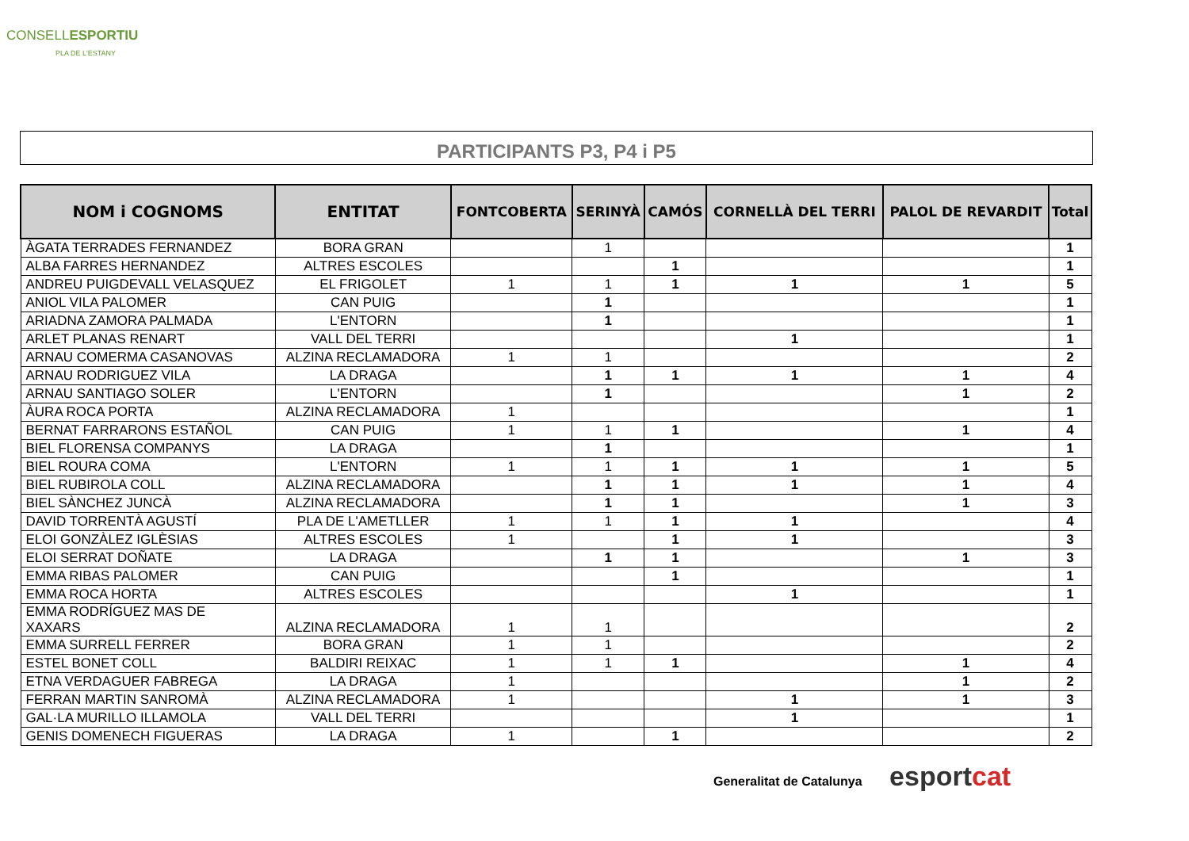CONSELLESPORTIU
PLA DE L'ESTANY
PARTICIPANTS P3, P4 i P5
| NOM i COGNOMS | ENTITAT | FONTCOBERTA | SERINYÀ | CAMÓS | CORNELLÀ DEL TERRI | PALOL DE REVARDIT | Total |
| --- | --- | --- | --- | --- | --- | --- | --- |
| ÀGATA TERRADES FERNANDEZ | BORA GRAN | | 1 | | | | 1 |
| ALBA FARRES HERNANDEZ | ALTRES ESCOLES | | | 1 | | | 1 |
| ANDREU PUIGDEVALL VELASQUEZ | EL FRIGOLET | 1 | 1 | 1 | 1 | 1 | 5 |
| ANIOL VILA PALOMER | CAN PUIG | | 1 | | | | 1 |
| ARIADNA ZAMORA PALMADA | L'ENTORN | | 1 | | | | 1 |
| ARLET PLANAS RENART | VALL DEL TERRI | | | | 1 | | 1 |
| ARNAU COMERMA CASANOVAS | ALZINA RECLAMADORA | 1 | 1 | | | | 2 |
| ARNAU RODRIGUEZ VILA | LA DRAGA | | 1 | 1 | 1 | 1 | 4 |
| ARNAU SANTIAGO SOLER | L'ENTORN | | 1 | | | 1 | 2 |
| ÀURA ROCA PORTA | ALZINA RECLAMADORA | 1 | | | | | 1 |
| BERNAT FARRARONS ESTAÑOL | CAN PUIG | 1 | 1 | 1 | | 1 | 4 |
| BIEL FLORENSA COMPANYS | LA DRAGA | | 1 | | | | 1 |
| BIEL ROURA COMA | L'ENTORN | 1 | 1 | 1 | 1 | 1 | 5 |
| BIEL RUBIROLA COLL | ALZINA RECLAMADORA | | 1 | 1 | 1 | 1 | 4 |
| BIEL SÀNCHEZ JUNCÀ | ALZINA RECLAMADORA | | 1 | 1 | | 1 | 3 |
| DAVID TORRENTÀ AGUSTÍ | PLA DE L'AMETLLER | 1 | 1 | 1 | 1 | | 4 |
| ELOI GONZÀLEZ IGLÈSIAS | ALTRES ESCOLES | 1 | | 1 | 1 | | 3 |
| ELOI SERRAT DOÑATE | LA DRAGA | | 1 | 1 | | 1 | 3 |
| EMMA RIBAS PALOMER | CAN PUIG | | | 1 | | | 1 |
| EMMA ROCA HORTA | ALTRES ESCOLES | | | | 1 | | 1 |
| EMMA RODRÍGUEZ MAS DE XAXARS | ALZINA RECLAMADORA | 1 | 1 | | | | 2 |
| EMMA SURRELL FERRER | BORA GRAN | 1 | 1 | | | | 2 |
| ESTEL BONET COLL | BALDIRI REIXAC | 1 | 1 | 1 | | 1 | 4 |
| ETNA VERDAGUER FABREGA | LA DRAGA | 1 | | | | 1 | 2 |
| FERRAN MARTIN SANROMÀ | ALZINA RECLAMADORA | 1 | | | 1 | 1 | 3 |
| GAL·LA MURILLO ILLAMOLA | VALL DEL TERRI | | | | 1 | | 1 |
| GENIS DOMENECH FIGUERAS | LA DRAGA | 1 | | 1 | | | 2 |
Generalitat de Catalunya esport cat